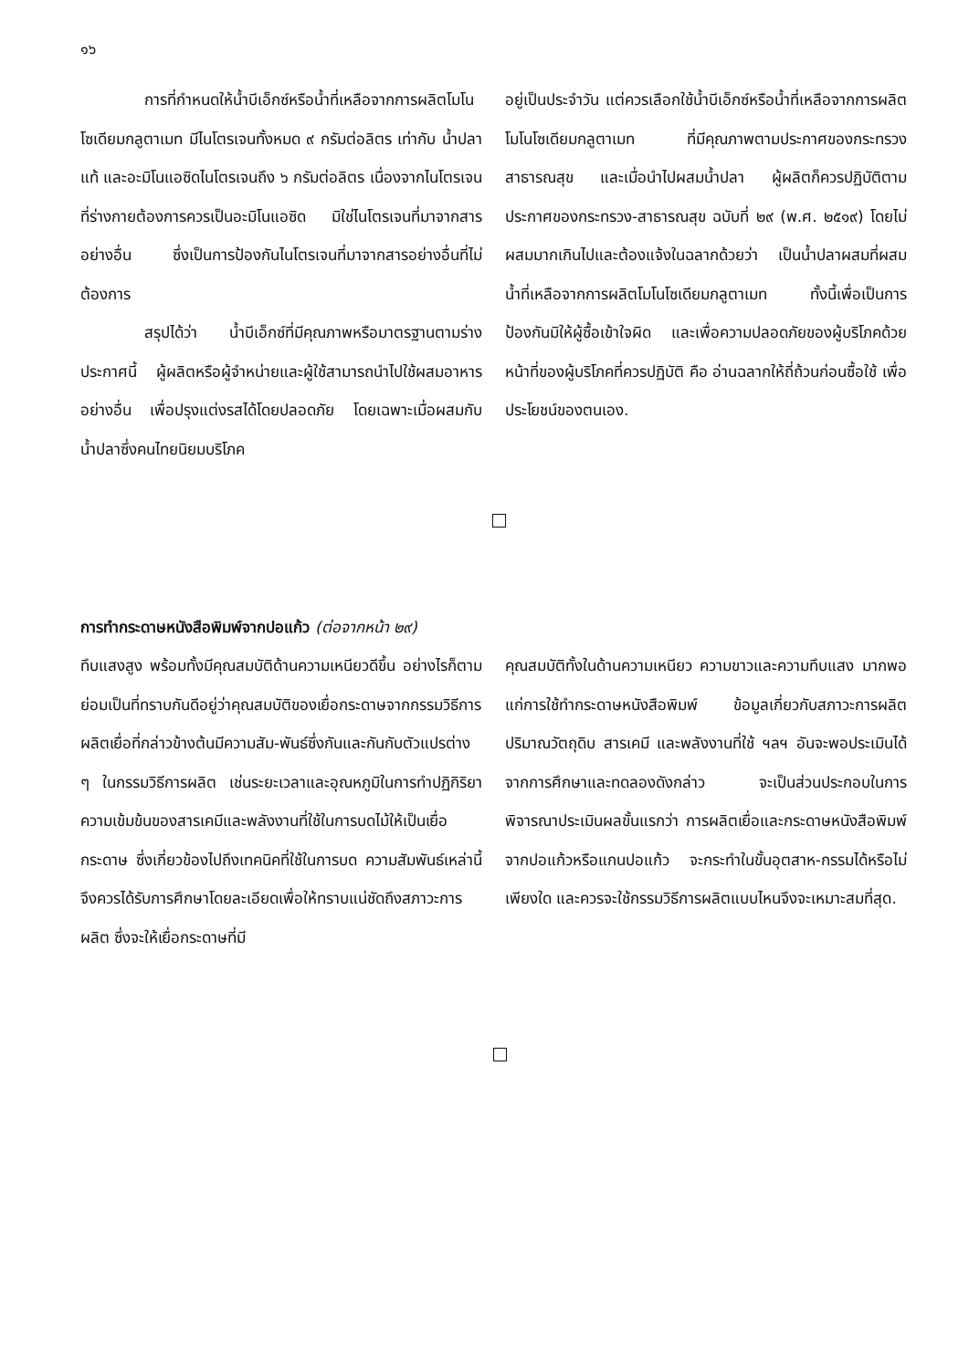๑๖
การที่กำหนดให้น้ำบีเอ็กซ์หรือน้ำที่เหลือจากการผลิตโมโนโซเดียมกลูตาเมท มีไนโตรเจนทั้งหมด ๙ กรัมต่อลิตร เท่ากับ น้ำปลาแท้ และอะมิโนแอซิดไนโตรเจนถึง ๖ กรัมต่อลิตร เนื่องจากไนโตรเจนที่ร่างกายต้องการควรเป็นอะมิโนแอซิด มิใช่ไนโตรเจนที่มาจากสารอย่างอื่น ซึ่งเป็นการป้องกันไนโตรเจนที่มาจากสารอย่างอื่นที่ไม่ต้องการ
สรุปได้ว่า น้ำบีเอ็กซ์ที่มีคุณภาพหรือมาตรฐานตามร่างประกาศนี้ ผู้ผลิตหรือผู้จำหน่ายและผู้ใช้สามารถนำไปใช้ผสมอาหารอย่างอื่น เพื่อปรุงแต่งรสได้โดยปลอดภัย โดยเฉพาะเมื่อผสมกับน้ำปลาซึ่งคนไทยนิยมบริโภค
อยู่เป็นประจำวัน แต่ควรเลือกใช้น้ำบีเอ็กซ์หรือน้ำที่เหลือจากการผลิตโมโนโซเดียมกลูตาเมท ที่มีคุณภาพตามประกาศของกระทรวงสาธารณสุข และเมื่อนำไปผสมน้ำปลา ผู้ผลิตก็ควรปฏิบัติตามประกาศของกระทรวง-สาธารณสุข ฉบับที่ ๒๙ (พ.ศ. ๒๕๑๙) โดยไม่ผสมมากเกินไปและต้องแจ้งในฉลากด้วยว่า เป็นน้ำปลาผสมที่ผสมน้ำที่เหลือจากการผลิตโมโนโซเดียมกลูตาเมท ทั้งนี้เพื่อเป็นการป้องกันมิให้ผู้ซื้อเข้าใจผิด และเพื่อความปลอดภัยของผู้บริโภคด้วย หน้าที่ของผู้บริโภคที่ควรปฏิบัติ คือ อ่านฉลากให้ถี่ถ้วนก่อนซื้อใช้ เพื่อประโยชน์ของตนเอง.
การทำกระดาษหนังสือพิมพ์จากปอแก้ว (ต่อจากหน้า ๒๙)
ทึบแสงสูง พร้อมทั้งมีคุณสมบัติด้านความเหนียวดีขึ้น อย่างไรก็ตามย่อมเป็นที่ทราบกันดีอยู่ว่าคุณสมบัติของเยื่อกระดาษจากกรรมวิธีการผลิตเยื่อที่กล่าวข้างต้นมีความสัม-พันธ์ซึ่งกันและกันกับตัวแปรต่าง ๆ ในกรรมวิธีการผลิต เช่นระยะเวลาและอุณหภูมิในการทำปฏิกิริยา ความเข้มข้นของสารเคมีและพลังงานที่ใช้ในการบดไม้ให้เป็นเยื่อกระดาษ ซึ่งเกี่ยวข้องไปถึงเทคนิคที่ใช้ในการบด ความสัมพันธ์เหล่านี้ จึงควรได้รับการศึกษาโดยละเอียดเพื่อให้ทราบแน่ชัดถึงสภาวะการผลิต ซึ่งจะให้เยื่อกระดาษที่มี
คุณสมบัติทั้งในด้านความเหนียว ความขาวและความทึบแสง มากพอแก่การใช้ทำกระดาษหนังสือพิมพ์ ข้อมูลเกี่ยวกับสภาวะการผลิต ปริมาณวัตถุดิบ สารเคมี และพลังงานที่ใช้ ฯลฯ อันจะพอประเมินได้จากการศึกษาและทดลองดังกล่าว จะเป็นส่วนประกอบในการพิจารณาประเมินผลขั้นแรกว่า การผลิตเยื่อและกระดาษหนังสือพิมพ์จากปอแก้วหรือแกนปอแก้ว จะกระทำในขั้นอุตสาห-กรรมได้หรือไม่เพียงใด และควรจะใช้กรรมวิธีการผลิตแบบไหนจึงจะเหมาะสมที่สุด.